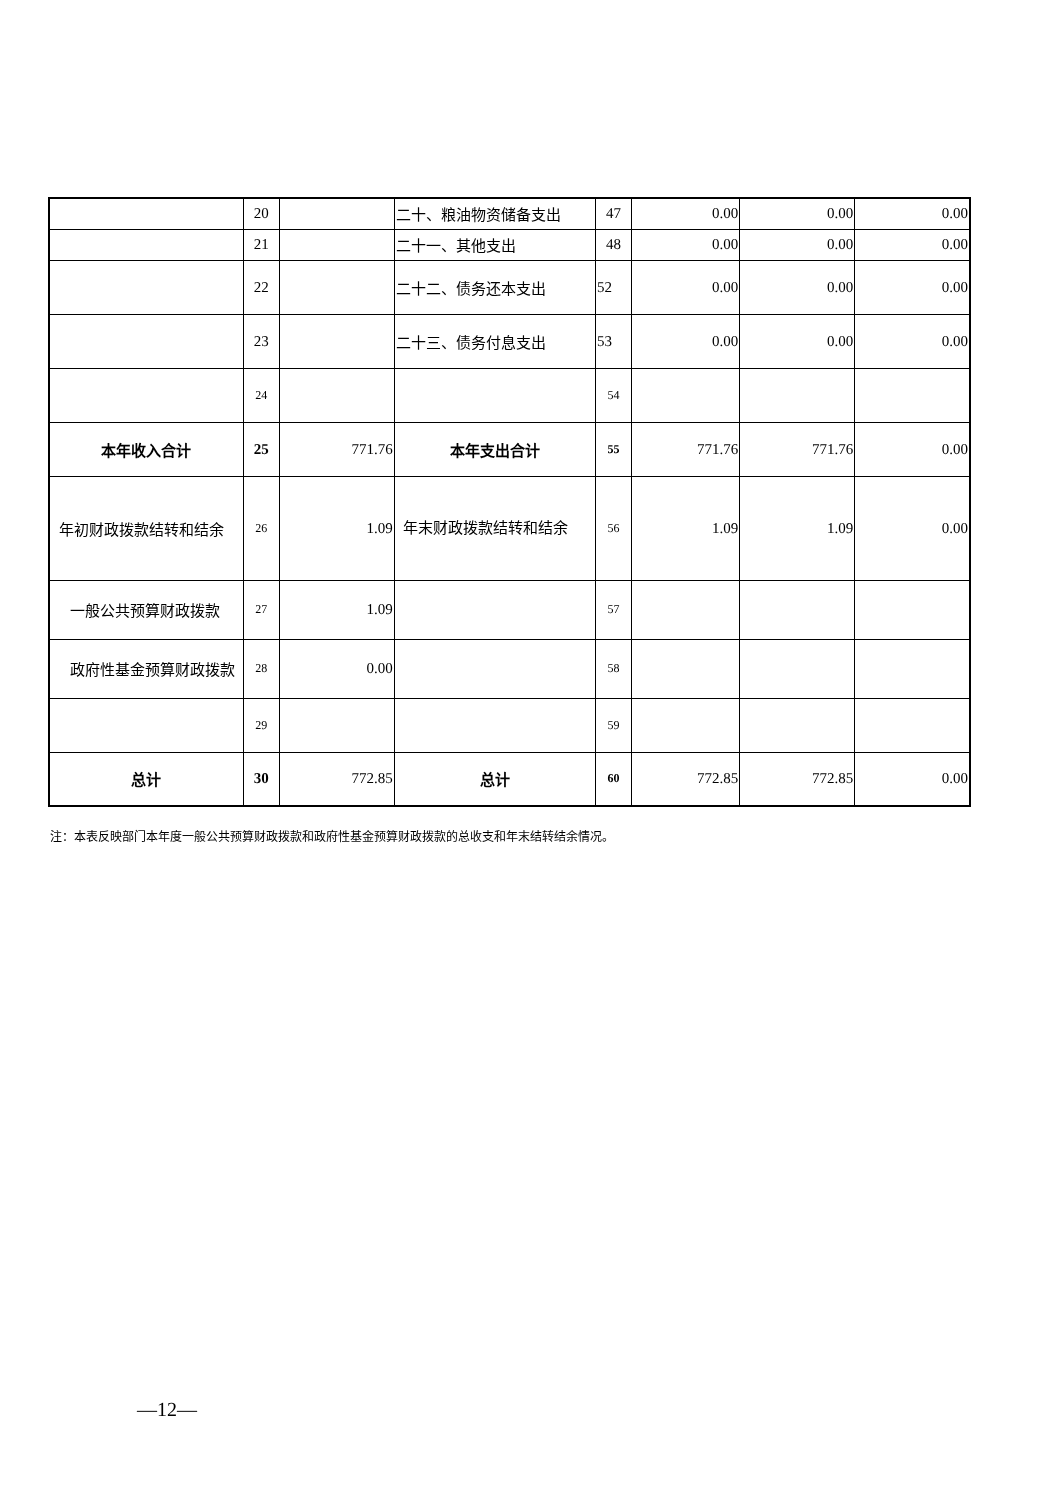| | 20 | | 二十、粮油物资储备支出 | 47 | 0.00 | 0.00 | 0.00 |
| | 21 | | 二十一、其他支出 | 48 | 0.00 | 0.00 | 0.00 |
| | 22 | | 二十二、债务还本支出 | 52 | 0.00 | 0.00 | 0.00 |
| | 23 | | 二十三、债务付息支出 | 53 | 0.00 | 0.00 | 0.00 |
| | 24 | | | 54 | | | |
| 本年收入合计 | 25 | 771.76 | 本年支出合计 | 55 | 771.76 | 771.76 | 0.00 |
| 年初财政拨款结转和结余 | 26 | 1.09 | 年末财政拨款结转和结余 | 56 | 1.09 | 1.09 | 0.00 |
| 一般公共预算财政拨款 | 27 | 1.09 | | 57 | | | |
| 政府性基金预算财政拨款 | 28 | 0.00 | | 58 | | | |
| | 29 | | | 59 | | | |
| 总计 | 30 | 772.85 | 总计 | 60 | 772.85 | 772.85 | 0.00 |
注：本表反映部门本年度一般公共预算财政拨款和政府性基金预算财政拨款的总收支和年末结转结余情况。
—12—